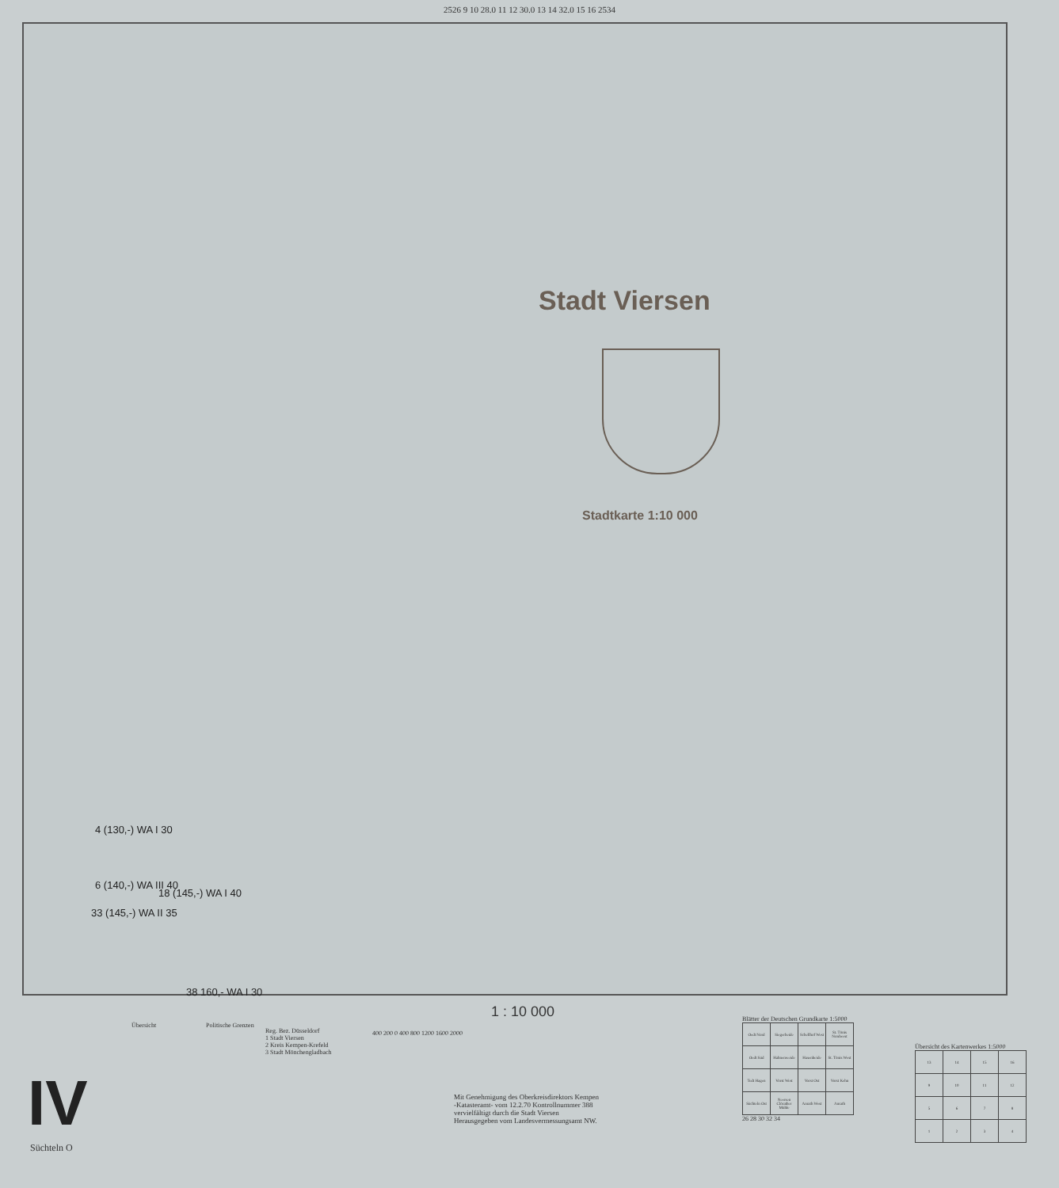2526 9 10 28.0 11 12 30.0 13 14 32.0 15 16 2534
Stadt Viersen
Stadtkarte 1:10 000
4 (130,-) WA I 30
6 (140,-) WA III 40
18 (145,-) WA I 40
33 (145,-) WA II 35
38 160,- WA I 30
1 : 10 000
IV
Süchteln O
Übersicht Politische Grenzen
Reg. Bez. Düsseldorf
1 Stadt Viersen
2 Kreis Kempen-Krefeld
3 Stadt Mönchengladbach
400 200 0 400 800 1200 1600 2000
Mit Genehmigung des Oberkreisdirektors Kempen
-Katasteramt- vom 12.2.70 Kontrollnummer 388
vervielfältigt durch die Stadt Viersen
Herausgegeben vom Landesvermessungsamt NW.
Blätter der Deutschen Grundkarte 1:5000
| Oedt Nord | Siegerheide | Schellhof West | St. Tönis Nordwest |
| Oedt Süd | Hahnenweide | Hasenheide | St. Tönis West |
| Tedt Hagen | Vorst West | Vorst Ost | Vorst Kehn |
| Süchteln Ost | Neersen Clörather Mühle | Anrath West | Anrath |
26 28 30 32 34
Übersicht des Kartenwerkes 1:5000
| 13 | 14 | 15 | 16 |
| 9 | 10 | 11 | 12 |
| 5 | 6 | 7 | 8 |
| 1 | 2 | 3 | 4 |